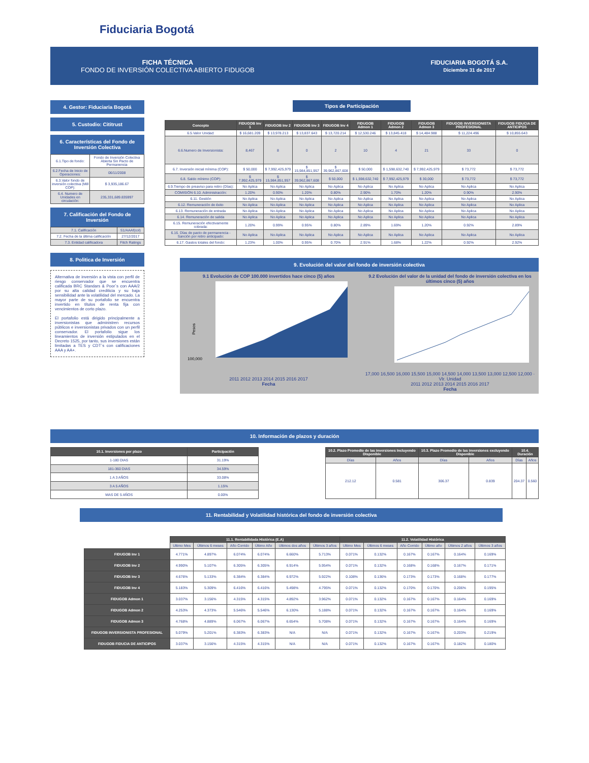Fiduciaria Bogotá
FICHA TÉCNICA
FONDO DE INVERSIÓN COLECTIVA ABIERTO FIDUGOB
FIDUCIARIA BOGOTÁ S.A.
Diciembre 31 de 2017
4. Gestor: Fiduciaria Bogotá
5. Custodio: Cititrust
6. Características del Fondo de Inversión Colectiva
| 6.1.Tipo de fondo: | Fondo de Inversión Colectiva Abierta Sin Pacto de Permanencia |
| 6.2.Fecha de Inicio de Operaciones: | 06/11/2008 |
| 6.3.Valor fondo de inversión colectiva (Mill COP): | $ 3,935,186.67 |
| 6.4. Numero de Unidades en circulación: | 235,331,689.835997 |
7. Calificación del Fondo de Inversión
| 7.1. Calificación | S1/AAAf(col) |
| 7.2. Fecha de la última calificación | 27/12/2017 |
| 7.3. Entidad calificadora | Fitch Ratings |
8. Politica de Inversión
Alternativa de inversión a la vista con perfil de riesgo conservador que se encuentra calificada BRC Standars & Poor´s con AAA/2 por su alta calidad crediticia y su baja sensibilidad ante la volatilidad del mercado. La mayor parte de su portafolio se encuentra invertido en títulos de renta fija con vencimientos de corto plazo.
El portafolio está dirigido principalmente a inversionistas que administren recursos públicos e inversionistas privados con un perfil conservador. El portafolio sigue los lineamientos de inversión estipulados en el Decreto 1525, por tanto, sus inversiones están limitadas a TES y CDT´s con calificaciones AAA y AA+.
Tipos de Participación
| Concepto | FIDUGOB Inv 1 | FIDUGOB Inv 2 | FIDUGOB Inv 3 | FIDUGOB Inv 4 | FIDUGOB Admon 1 | FIDUGOB Admon 2 | FIDUGOB Admon 3 | FIDUGOB INVERSIONISTA PROFESIONAL | FIDUGOB FIDUCIA DE ANTICIPOS |
| --- | --- | --- | --- | --- | --- | --- | --- | --- | --- |
| 6.5.Valor Unidad: | $ 16,681.209 | $ 13,978.213 | $ 13,837.643 | $ 13,720.214 | $ 12,530.246 | $ 13,845.418 | $ 14,484.988 | $ 11,224.496 | $ 10,855.643 |
| 6.6.Numero de Inversionista: | 8,467 | 8 | 0 | 2 | 10 | 4 | 21 | 33 | 0 |
| 6.7. Inversión inicial mínima (COP): | $ 50,000 | $ 7,992,425,979 | $ 15,984,851,957 | $ 39,962,867,608 | $ 50,000 | $ 1,598,632,740 | $ 7,992,425,979 | $ 73,772 | $ 73,772 |
| 6.8. Saldo mínimo (COP): | $ 7,992,425,979 | $ 15,984,851,957 | $ 39,962,867,608 | $ 50,000 | $ 1,598,632,740 | $ 7,992,425,979 | $ 30,000 | $ 73,772 | $ 73,772 |
| 6.9.Tiempo de preaviso para retiro (Días): | No Aplica | No Aplica | No Aplica | No Aplica | No Aplica | No Aplica | No Aplica | No Aplica | No Aplica |
| COMISIÓN 6.10. Administración: | 1.20% | 0.90% | 1.20% | 0.80% | 2.90% | 1.70% | 1.20% | 0.90% | 2.90% |
| 6.11. Gestión | No Aplica | No Aplica | No Aplica | No Aplica | No Aplica | No Aplica | No Aplica | No Aplica | No Aplica |
| 6.12. Remuneración de éxito | No Aplica | No Aplica | No Aplica | No Aplica | No Aplica | No Aplica | No Aplica | No Aplica | No Aplica |
| 6.13. Remuneración de entrada | No Aplica | No Aplica | No Aplica | No Aplica | No Aplica | No Aplica | No Aplica | No Aplica | No Aplica |
| 6.14. Remuneración de salida | No Aplica | No Aplica | No Aplica | No Aplica | No Aplica | No Aplica | No Aplica | No Aplica | No Aplica |
| 6.15. Remuneración efectivamente cobrada: | 1.20% | 0.99% | 0.95% | 0.80% | 2.89% | 1.69% | 1.20% | 0.92% | 2.89% |
| 6.16. Días de pacto de permanencia - Sanción por retiro anticipado: | No Aplica | No Aplica | No Aplica | No Aplica | No Aplica | No Aplica | No Aplica | No Aplica | No Aplica |
| 6.17. Gastos totales del fondo: | 1.23% | 1.00% | 0.95% | 0.70% | 2.91% | 1.68% | 1.22% | 0.92% | 2.92% |
9. Evolución del valor del fondo de inversión colectiva
9.1 Evolución de COP 100.000 invertidos hace cinco (5) años
100,000
Pesos
2011 2012 2013 2014 2015 2016 2017
Fecha
9.2 Evolución del valor de la unidad del fondo de inversión colectiva en los últimos cinco (5) años
17,000 16,500 16,000 15,500 15,000 14,500 14,000 13,500 13,000 12,500 12,000 · Vlr. Unidad
2011 2012 2013 2014 2015 2016 2017
Fecha
10. Información de plazos y duración
| 10.1. Inversiones por plazo | Participación |
| --- | --- |
| 1-180 DIAS | 31.19% |
| 181-360 DIAS | 34.59% |
| 1 A 3 AÑOS | 33.08% |
| 3 A 5 AÑOS | 1.15% |
| MAS DE 5 AÑOS | 0.00% |
| 10.2. Plazo Promedio de las inversiones Incluyendo Disponible | | 10.3. Plazo Promedio de las inversiones excluyendo Disponible | | 10.4. Duración | |
| --- | --- | --- | --- | --- | --- |
| Días | Años | Días | Años | Días | Años |
| 212.12 | 0.581 | 306.37 | 0.839 | 204.37 | 0.560 |
11. Rentabilidad y Volatilidad histórica del fondo de inversión colectiva
| | 11.1. Rentabilidada Histórica (E.A) | | | | | | 11.2. Volatilidad Histórica | | | | | |
| --- | --- | --- | --- | --- | --- | --- | --- | --- | --- | --- | --- | --- |
| | Ultimo Mes | Últimos 6 meses | Año Corrido | Último Año | Ultimos dos años | Últimos 3 años | Ultimo Mes | Últimos 6 meses | Año Corrido | Último año | Últimos 2 años | Últimos 3 años |
| FIDUGOB Inv 1 | 4.771% | 4.897% | 6.074% | 6.074% | 6.660% | 5.713% | 0.071% | 0.132% | 0.167% | 0.167% | 0.164% | 0.169% |
| FIDUGOB Inv 2 | 4.990% | 5.107% | 6.305% | 6.305% | 6.914% | 5.954% | 0.071% | 0.132% | 0.168% | 0.168% | 0.167% | 0.171% |
| FIDUGOB Inv 3 | 4.676% | 5.133% | 6.384% | 6.384% | 6.972% | 5.922% | 0.108% | 0.136% | 0.173% | 0.173% | 0.168% | 0.177% |
| FIDUGOB Inv 4 | 5.183% | 5.309% | 6.416% | 6.416% | 5.498% | 4.795% | 0.071% | 0.132% | 0.170% | 0.170% | 0.206% | 0.195% |
| FIDUGOB Admon 1 | 3.037% | 3.156% | 4.315% | 4.315% | 4.892% | 3.962% | 0.071% | 0.132% | 0.167% | 0.167% | 0.164% | 0.169% |
| FIDUGOB Admon 2 | 4.253% | 4.373% | 5.546% | 5.546% | 6.130% | 5.188% | 0.071% | 0.132% | 0.167% | 0.167% | 0.164% | 0.169% |
| FIDUGOB Admon 3 | 4.768% | 4.889% | 6.067% | 6.067% | 6.654% | 5.708% | 0.071% | 0.132% | 0.167% | 0.167% | 0.164% | 0.169% |
| FIDUGOB INVERSIONISTA PROFESIONAL | 5.079% | 5.201% | 6.383% | 6.383% | N/A | N/A | 0.071% | 0.132% | 0.167% | 0.167% | 0.203% | 0.219% |
| FIDUGOB FIDUCIA DE ANTICIPOS | 3.037% | 3.156% | 4.315% | 4.315% | N/A | N/A | 0.071% | 0.132% | 0.167% | 0.167% | 0.182% | 0.180% |